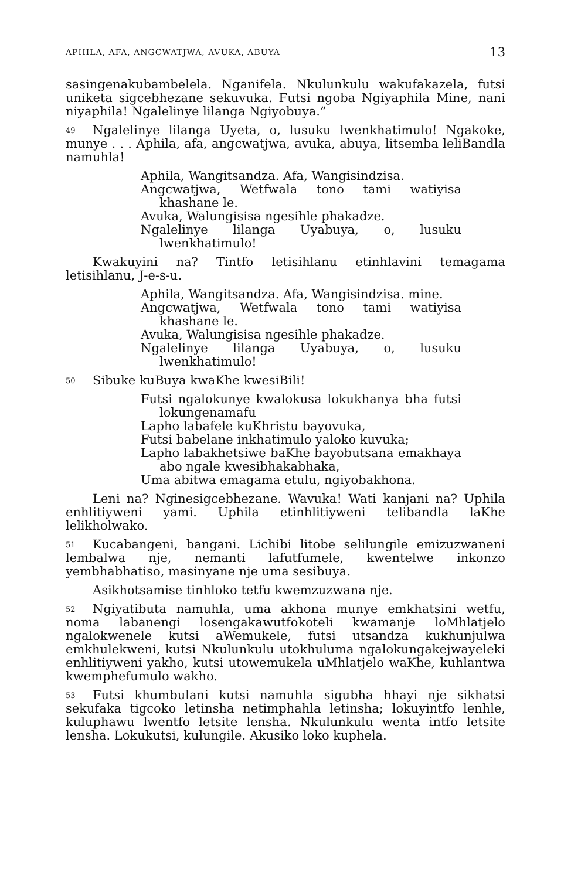APHILA, AFA, ANGCWATJWA, AVUKA, ABUYA 13
sasingenakubambelela. Nganifela. Nkulunkulu wakufakazela, futsi uniketa sigcebhezane sekuvuka. Futsi ngoba Ngiyaphila Mine, nani niyaphila! Ngalelinye lilanga Ngiyobuya.”
49 Ngalelinye lilanga Uyeta, o, lusuku lwenkhatimulo! Ngakoke, munye . . . Aphila, afa, angcwatjwa, avuka, abuya, litsemba leliBandla namuhla!
Aphila, Wangitsandza. Afa, Wangisindzisa.
Angcwatjwa, Wetfwala tono tami watiyisa khashane le.
Avuka, Walungisisa ngesihle phakadze.
Ngalelinye lilanga Uyabuya, o, lusuku lwenkhatimulo!
Kwakuyini na? Tintfo letisihlanu etinhlavini temagama letisihlanu, J-e-s-u.
Aphila, Wangitsandza. Afa, Wangisindzisa. mine.
Angcwatjwa, Wetfwala tono tami watiyisa khashane le.
Avuka, Walungisisa ngesihle phakadze.
Ngalelinye lilanga Uyabuya, o, lusuku lwenkhatimulo!
50 Sibuke kuBuya kwaKhe kwesiBili!
Futsi ngalokunye kwalokusa lokukhanya bha futsi lokungenamafu
Lapho labafele kuKhristu bayovuka,
Futsi babelane inkhatimulo yaloko kuvuka;
Lapho labakhetsiwe baKhe bayobutsana emakhaya abo ngale kwesibhakabhaka,
Uma abitwa emagama etulu, ngiyobakhona.
Leni na? Nginesigcebhezane. Wavuka! Wati kanjani na? Uphila enhlitiyweni yami. Uphila etinhlitiyweni telibandla laKhe lelikholwako.
51 Kucabangeni, bangani. Lichibi litobe selilungile emizuzwaneni lembalwa nje, nemanti lafutfumele, kwentelwe inkonzo yembhabhatiso, masinyane nje uma sesibuya.
Asikhotsamise tinhloko tetfu kwemzuzwana nje.
52 Ngiyatibuta namuhla, uma akhona munye emkhatsini wetfu, noma labanengi losengakawutfokoteli kwamanje loMhlatjelo ngalokwenele kutsi aWemukele, futsi utsandza kukhunjulwa emkhulekweni, kutsi Nkulunkulu utokhuluma ngalokungakejwayeleki enhlitiyweni yakho, kutsi utowemukela uMhlatjelo waKhe, kuhlantwa kwemphefumulo wakho.
53 Futsi khumbulani kutsi namuhla sigubha hhayi nje sikhatsi sekufaka tigcoko letinsha netimphahla letinsha; lokuyintfo lenhle, kuluphawu lwentfo letsite lensha. Nkulunkulu wenta intfo letsite lensha. Lokukutsi, kulungile. Akusiko loko kuphela.